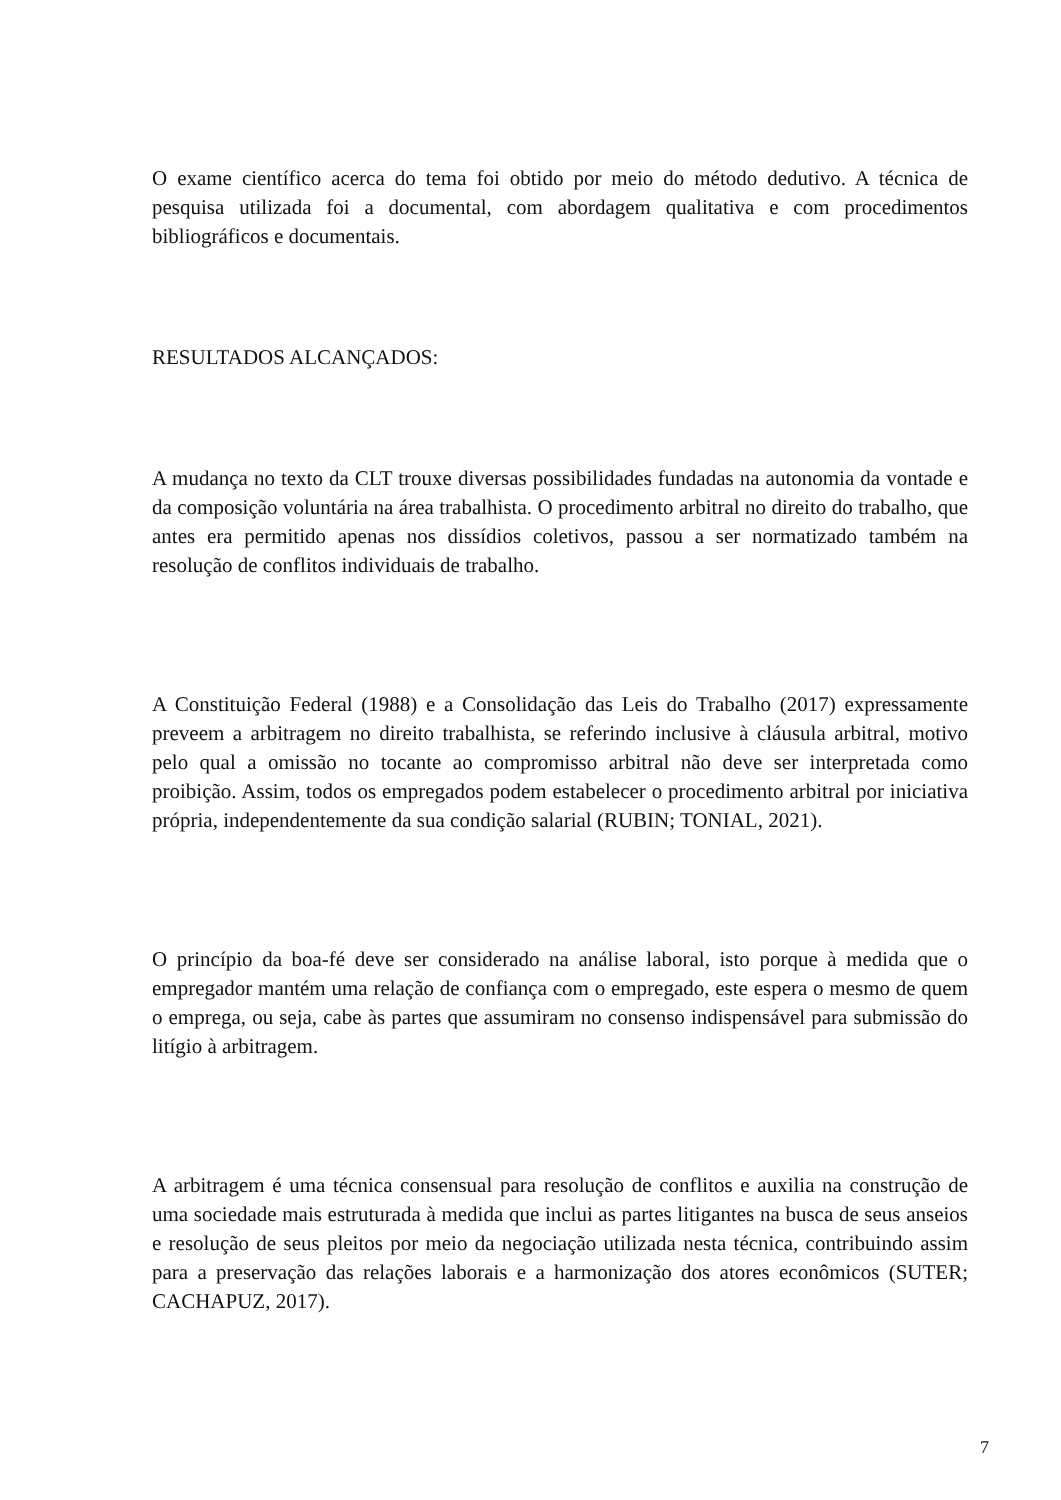O exame científico acerca do tema foi obtido por meio do método dedutivo. A técnica de pesquisa utilizada foi a documental, com abordagem qualitativa e com procedimentos bibliográficos e documentais.
RESULTADOS ALCANÇADOS:
A mudança no texto da CLT trouxe diversas possibilidades fundadas na autonomia da vontade e da composição voluntária na área trabalhista. O procedimento arbitral no direito do trabalho, que antes era permitido apenas nos dissídios coletivos, passou a ser normatizado também na resolução de conflitos individuais de trabalho.
A Constituição Federal (1988) e a Consolidação das Leis do Trabalho (2017) expressamente preveem a arbitragem no direito trabalhista, se referindo inclusive à cláusula arbitral, motivo pelo qual a omissão no tocante ao compromisso arbitral não deve ser interpretada como proibição. Assim, todos os empregados podem estabelecer o procedimento arbitral por iniciativa própria, independentemente da sua condição salarial (RUBIN; TONIAL, 2021).
O princípio da boa-fé deve ser considerado na análise laboral, isto porque à medida que o empregador mantém uma relação de confiança com o empregado, este espera o mesmo de quem o emprega, ou seja, cabe às partes que assumiram no consenso indispensável para submissão do litígio à arbitragem.
A arbitragem é uma técnica consensual para resolução de conflitos e auxilia na construção de uma sociedade mais estruturada à medida que inclui as partes litigantes na busca de seus anseios e resolução de seus pleitos por meio da negociação utilizada nesta técnica, contribuindo assim para a preservação das relações laborais e a harmonização dos atores econômicos (SUTER; CACHAPUZ, 2017).
7